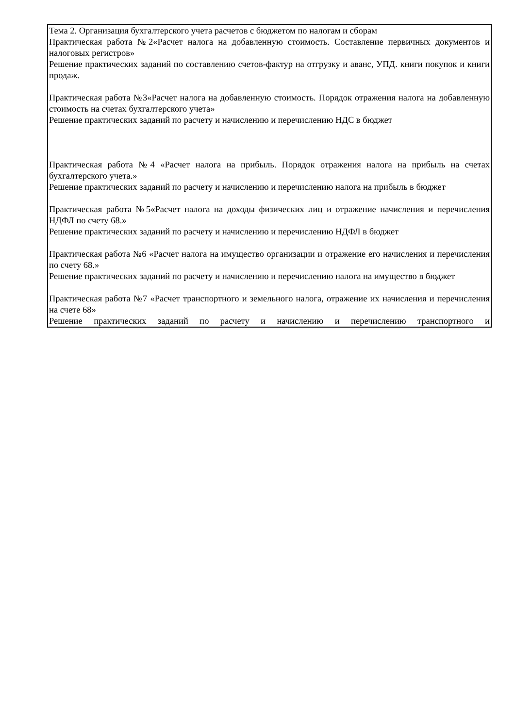| Тема 2. Организация бухгалтерского учета расчетов с бюджетом по налогам и сборам Практическая работа №2«Расчет налога на добавленную стоимость. Составление первичных документов и налоговых регистров» Решение практических заданий по составлению счетов-фактур на отгрузку и аванс, УПД. книги покупок и книги продаж. Практическая работа №3«Расчет налога на добавленную стоимость. Порядок отражения налога на добавленную стоимость на счетах бухгалтерского учета» Решение практических заданий по расчету и начислению и перечислению НДС в бюджет Практическая работа №4 «Расчет налога на прибыль. Порядок отражения налога на прибыль на счетах бухгалтерского учета.» Решение практических заданий по расчету и начислению и перечислению налога на прибыль в бюджет Практическая работа №5«Расчет налога на доходы физических лиц и отражение начисления и перечисления НДФЛ по счету 68.» Решение практических заданий по расчету и начислению и перечислению НДФЛ в бюджет Практическая работа №6 «Расчет налога на имущество организации и отражение его начисления и перечисления по счету 68.» Решение практических заданий по расчету и начислению и перечислению налога на имущество в бюджет Практическая работа №7 «Расчет транспортного и земельного налога, отражение их начисления и перечисления на счете 68» Решение практических заданий по расчету и начислению и перечислению транспортного и |